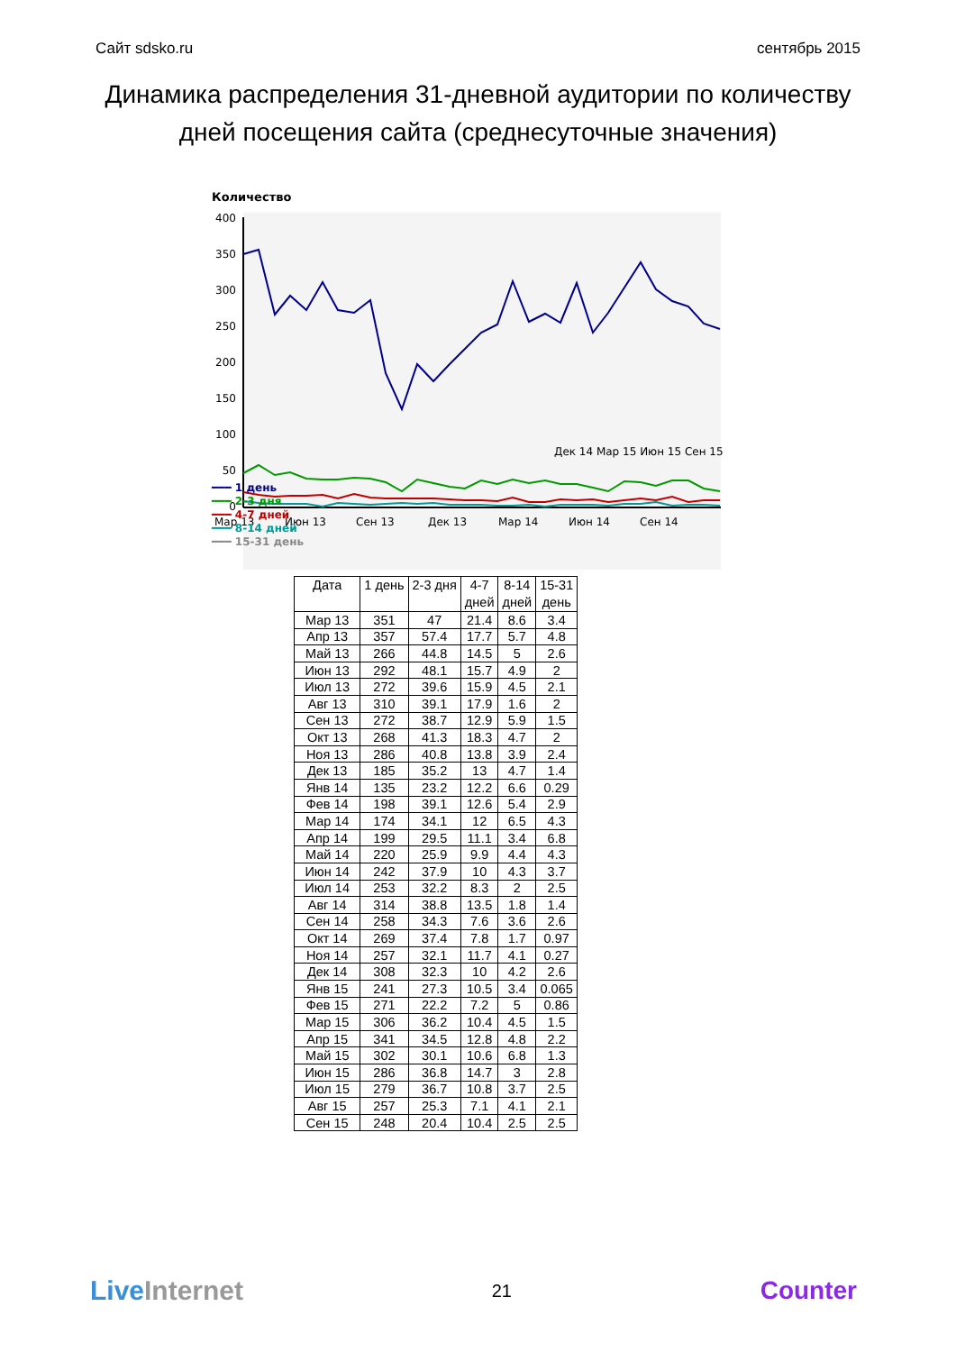Сайт sdsko.ru сентябрь 2015
Динамика распределения 31-дневной аудитории по количеству дней посещения сайта (среднесуточные значения)
Количество
400
350
300
250
200
150
100
50
0
Мар 13Июн 13Сен 13Дек 13Мар 14Июн 14Сен 14
Дек 14 Мар 15 Июн 15 Сен 15
━━━ 1 день
━━━ 2-3 дня
━━━ 4-7 дней
━━━ 8-14 дней
━━━ 15-31 день
| Дата | 1 день | 2-3 дня | 4-7 дней | 8-14 дней | 15-31 день |
| --- | --- | --- | --- | --- | --- |
| Мар 13 | 351 | 47 | 21.4 | 8.6 | 3.4 |
| Апр 13 | 357 | 57.4 | 17.7 | 5.7 | 4.8 |
| Май 13 | 266 | 44.8 | 14.5 | 5 | 2.6 |
| Июн 13 | 292 | 48.1 | 15.7 | 4.9 | 2 |
| Июл 13 | 272 | 39.6 | 15.9 | 4.5 | 2.1 |
| Авг 13 | 310 | 39.1 | 17.9 | 1.6 | 2 |
| Сен 13 | 272 | 38.7 | 12.9 | 5.9 | 1.5 |
| Окт 13 | 268 | 41.3 | 18.3 | 4.7 | 2 |
| Ноя 13 | 286 | 40.8 | 13.8 | 3.9 | 2.4 |
| Дек 13 | 185 | 35.2 | 13 | 4.7 | 1.4 |
| Янв 14 | 135 | 23.2 | 12.2 | 6.6 | 0.29 |
| Фев 14 | 198 | 39.1 | 12.6 | 5.4 | 2.9 |
| Мар 14 | 174 | 34.1 | 12 | 6.5 | 4.3 |
| Апр 14 | 199 | 29.5 | 11.1 | 3.4 | 6.8 |
| Май 14 | 220 | 25.9 | 9.9 | 4.4 | 4.3 |
| Июн 14 | 242 | 37.9 | 10 | 4.3 | 3.7 |
| Июл 14 | 253 | 32.2 | 8.3 | 2 | 2.5 |
| Авг 14 | 314 | 38.8 | 13.5 | 1.8 | 1.4 |
| Сен 14 | 258 | 34.3 | 7.6 | 3.6 | 2.6 |
| Окт 14 | 269 | 37.4 | 7.8 | 1.7 | 0.97 |
| Ноя 14 | 257 | 32.1 | 11.7 | 4.1 | 0.27 |
| Дек 14 | 308 | 32.3 | 10 | 4.2 | 2.6 |
| Янв 15 | 241 | 27.3 | 10.5 | 3.4 | 0.065 |
| Фев 15 | 271 | 22.2 | 7.2 | 5 | 0.86 |
| Мар 15 | 306 | 36.2 | 10.4 | 4.5 | 1.5 |
| Апр 15 | 341 | 34.5 | 12.8 | 4.8 | 2.2 |
| Май 15 | 302 | 30.1 | 10.6 | 6.8 | 1.3 |
| Июн 15 | 286 | 36.8 | 14.7 | 3 | 2.8 |
| Июл 15 | 279 | 36.7 | 10.8 | 3.7 | 2.5 |
| Авг 15 | 257 | 25.3 | 7.1 | 4.1 | 2.1 |
| Сен 15 | 248 | 20.4 | 10.4 | 2.5 | 2.5 |
Live Internet 21 Counter